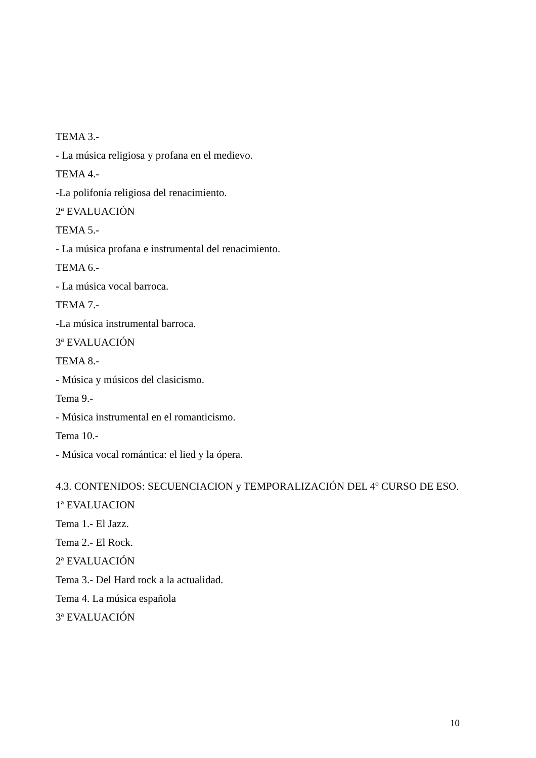TEMA 3.-
- La música religiosa y profana en el medievo.
TEMA 4.-
-La polifonía religiosa del renacimiento.
2ª EVALUACIÓN
TEMA 5.-
- La música profana e instrumental del renacimiento.
TEMA 6.-
- La música vocal barroca.
TEMA 7.-
-La música instrumental barroca.
3ª EVALUACIÓN
TEMA 8.-
- Música y músicos del clasicismo.
Tema 9.-
- Música instrumental en el romanticismo.
Tema 10.-
- Música vocal romántica: el lied y la ópera.
4.3. CONTENIDOS: SECUENCIACION y TEMPORALIZACIÓN DEL 4º CURSO DE ESO.
1ª EVALUACION
Tema 1.- El Jazz.
Tema 2.- El Rock.
2ª EVALUACIÓN
Tema 3.- Del Hard rock a la actualidad.
Tema 4. La música española
3ª EVALUACIÓN
10